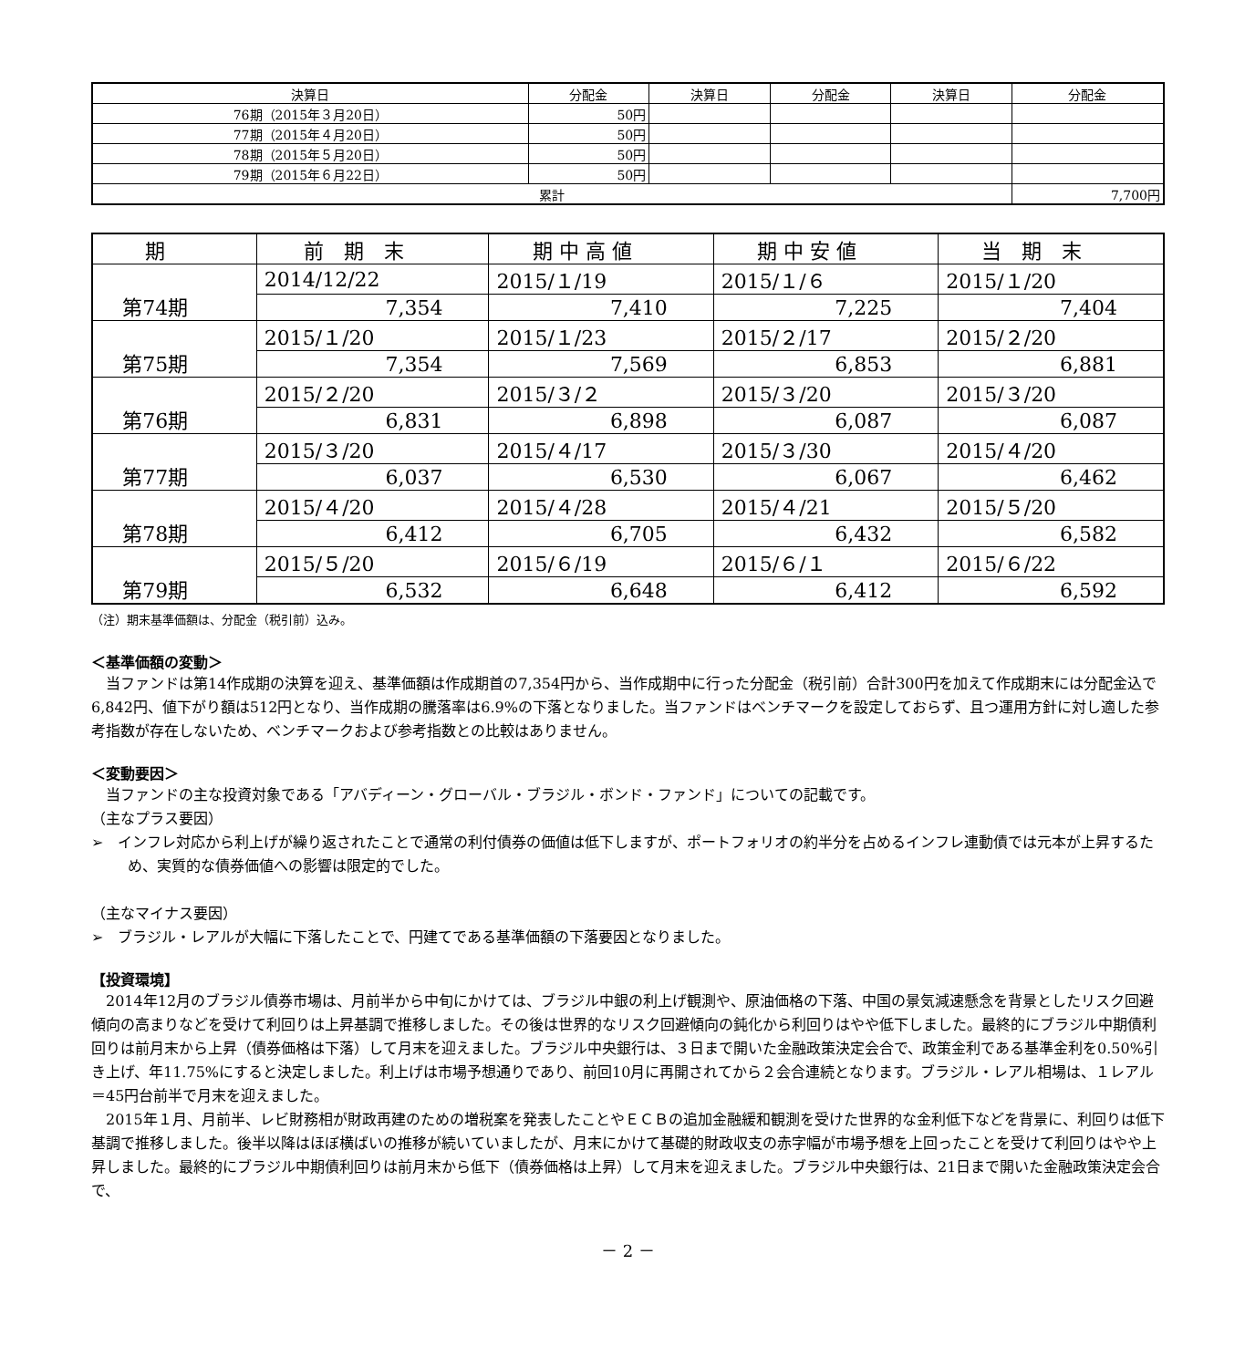| 決算日 | 分配金 | 決算日 | 分配金 | 決算日 | 分配金 |
| --- | --- | --- | --- | --- | --- |
| 76期（2015年３月20日） | 50円 | | | | |
| 77期（2015年４月20日） | 50円 | | | | |
| 78期（2015年５月20日） | 50円 | | | | |
| 79期（2015年６月22日） | 50円 | | | | |
| 累計 | | | | | 7,700円 |
| 期 | 前 期 末 | 期 中 高 値 | 期 中 安 値 | 当 期 末 |
| --- | --- | --- | --- | --- |
| 第74期 | 2014/12/22 | 2015/１/19 | 2015/１/６ | 2015/１/20 |
| | 7,354 | 7,410 | 7,225 | 7,404 |
| 第75期 | 2015/１/20 | 2015/１/23 | 2015/２/17 | 2015/２/20 |
| | 7,354 | 7,569 | 6,853 | 6,881 |
| 第76期 | 2015/２/20 | 2015/３/２ | 2015/３/20 | 2015/３/20 |
| | 6,831 | 6,898 | 6,087 | 6,087 |
| 第77期 | 2015/３/20 | 2015/４/17 | 2015/３/30 | 2015/４/20 |
| | 6,037 | 6,530 | 6,067 | 6,462 |
| 第78期 | 2015/４/20 | 2015/４/28 | 2015/４/21 | 2015/５/20 |
| | 6,412 | 6,705 | 6,432 | 6,582 |
| 第79期 | 2015/５/20 | 2015/６/19 | 2015/６/１ | 2015/６/22 |
| | 6,532 | 6,648 | 6,412 | 6,592 |
（注）期末基準価額は、分配金（税引前）込み。
＜基準価額の変動＞
当ファンドは第14作成期の決算を迎え、基準価額は作成期首の7,354円から、当作成期中に行った分配金（税引前）合計300円を加えて作成期末には分配金込で6,842円、値下がり額は512円となり、当作成期の騰落率は6.9%の下落となりました。当ファンドはベンチマークを設定しておらず、且つ運用方針に対し適した参考指数が存在しないため、ベンチマークおよび参考指数との比較はありません。
＜変動要因＞
当ファンドの主な投資対象である「アバディーン・グローバル・ブラジル・ボンド・ファンド」についての記載です。
（主なプラス要因）
➢　インフレ対応から利上げが繰り返されたことで通常の利付債券の価値は低下しますが、ポートフォリオの約半分を占めるインフレ連動債では元本が上昇するため、実質的な債券価値への影響は限定的でした。
（主なマイナス要因）
➢　ブラジル・レアルが大幅に下落したことで、円建てである基準価額の下落要因となりました。
【投資環境】
2014年12月のブラジル債券市場は、月前半から中旬にかけては、ブラジル中銀の利上げ観測や、原油価格の下落、中国の景気減速懸念を背景としたリスク回避傾向の高まりなどを受けて利回りは上昇基調で推移しました。その後は世界的なリスク回避傾向の鈍化から利回りはやや低下しました。最終的にブラジル中期債利回りは前月末から上昇（債券価格は下落）して月末を迎えました。ブラジル中央銀行は、３日まで開いた金融政策決定会合で、政策金利である基準金利を0.50%引き上げ、年11.75%にすると決定しました。利上げは市場予想通りであり、前回10月に再開されてから２会合連続となります。ブラジル・レアル相場は、１レアル＝45円台前半で月末を迎えました。
2015年１月、月前半、レビ財務相が財政再建のための増税案を発表したことやＥＣＢの追加金融緩和観測を受けた世界的な金利低下などを背景に、利回りは低下基調で推移しました。後半以降はほぼ横ばいの推移が続いていましたが、月末にかけて基礎的財政収支の赤字幅が市場予想を上回ったことを受けて利回りはやや上昇しました。最終的にブラジル中期債利回りは前月末から低下（債券価格は上昇）して月末を迎えました。ブラジル中央銀行は、21日まで開いた金融政策決定会合で、
－ 2 －